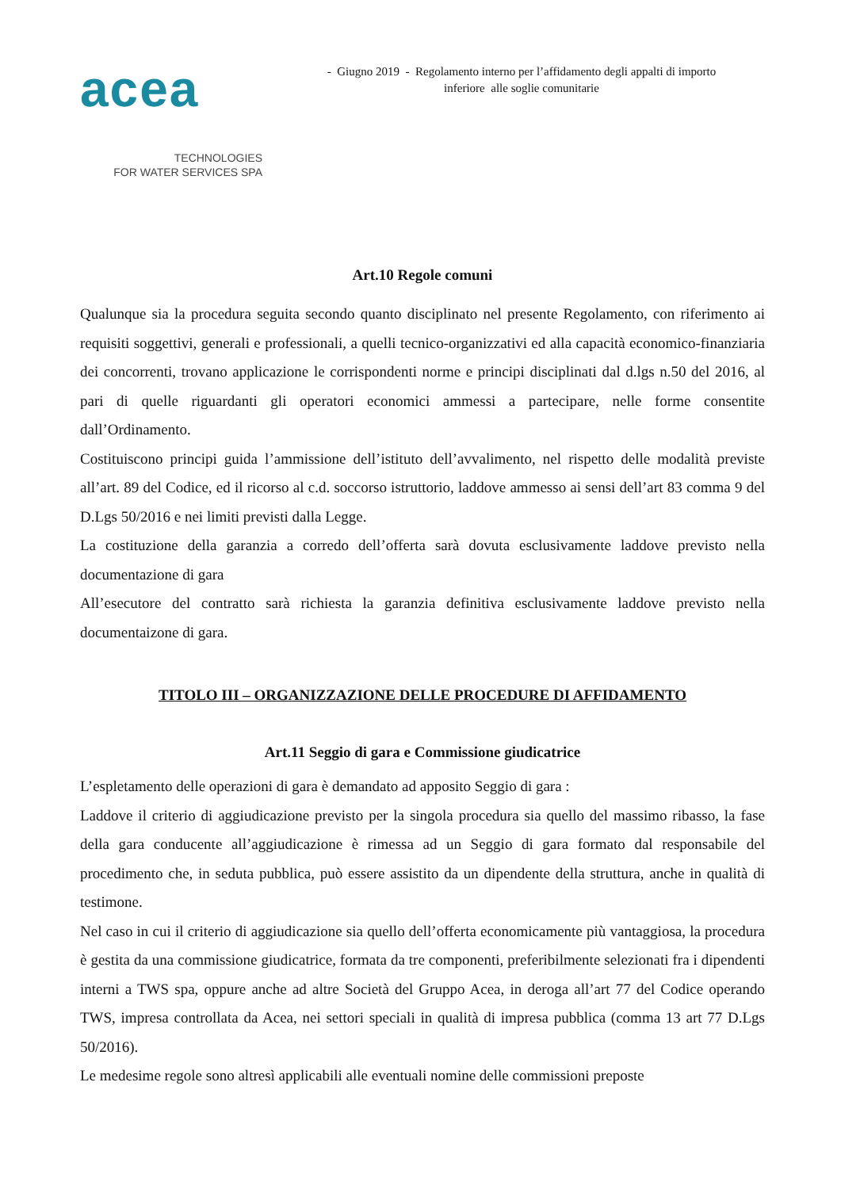acea
TECHNOLOGIES
FOR WATER SERVICES SPA
- Giugno 2019 - Regolamento interno per l’affidamento degli appalti di importo
inferiore alle soglie comunitarie
Art.10 Regole comuni
Qualunque sia la procedura seguita secondo quanto disciplinato nel presente Regolamento, con riferimento ai requisiti soggettivi, generali e professionali, a quelli tecnico-organizzativi ed alla capacità economico-finanziaria dei concorrenti, trovano applicazione le corrispondenti norme e principi disciplinati dal d.lgs n.50 del 2016, al pari di quelle riguardanti gli operatori economici ammessi a partecipare, nelle forme consentite dall’Ordinamento.
Costituiscono principi guida l’ammissione dell’istituto dell’avvalimento, nel rispetto delle modalità previste all’art. 89 del Codice, ed il ricorso al c.d. soccorso istruttorio, laddove ammesso ai sensi dell’art 83 comma 9 del D.Lgs 50/2016 e nei limiti previsti dalla Legge.
La costituzione della garanzia a corredo dell’offerta sarà dovuta esclusivamente laddove previsto nella documentazione di gara
All’esecutore del contratto sarà richiesta la garanzia definitiva esclusivamente laddove previsto nella documentaizone di gara.
TITOLO III – ORGANIZZAZIONE DELLE PROCEDURE DI AFFIDAMENTO
Art.11 Seggio di gara e Commissione giudicatrice
L’espletamento delle operazioni di gara è demandato ad apposito Seggio di gara :
Laddove il criterio di aggiudicazione previsto per la singola procedura sia quello del massimo ribasso, la fase della gara conducente all’aggiudicazione è rimessa ad un Seggio di gara formato dal responsabile del procedimento che, in seduta pubblica, può essere assistito da un dipendente della struttura, anche in qualità di testimone.
Nel caso in cui il criterio di aggiudicazione sia quello dell’offerta economicamente più vantaggiosa, la procedura è gestita da una commissione giudicatrice, formata da tre componenti, preferibilmente selezionati fra i dipendenti interni a TWS spa, oppure anche ad altre Società del Gruppo Acea, in deroga all’art 77 del Codice operando TWS, impresa controllata da Acea, nei settori speciali in qualità di impresa pubblica (comma 13 art 77 D.Lgs 50/2016).
Le medesime regole sono altresì applicabili alle eventuali nomine delle commissioni preposte